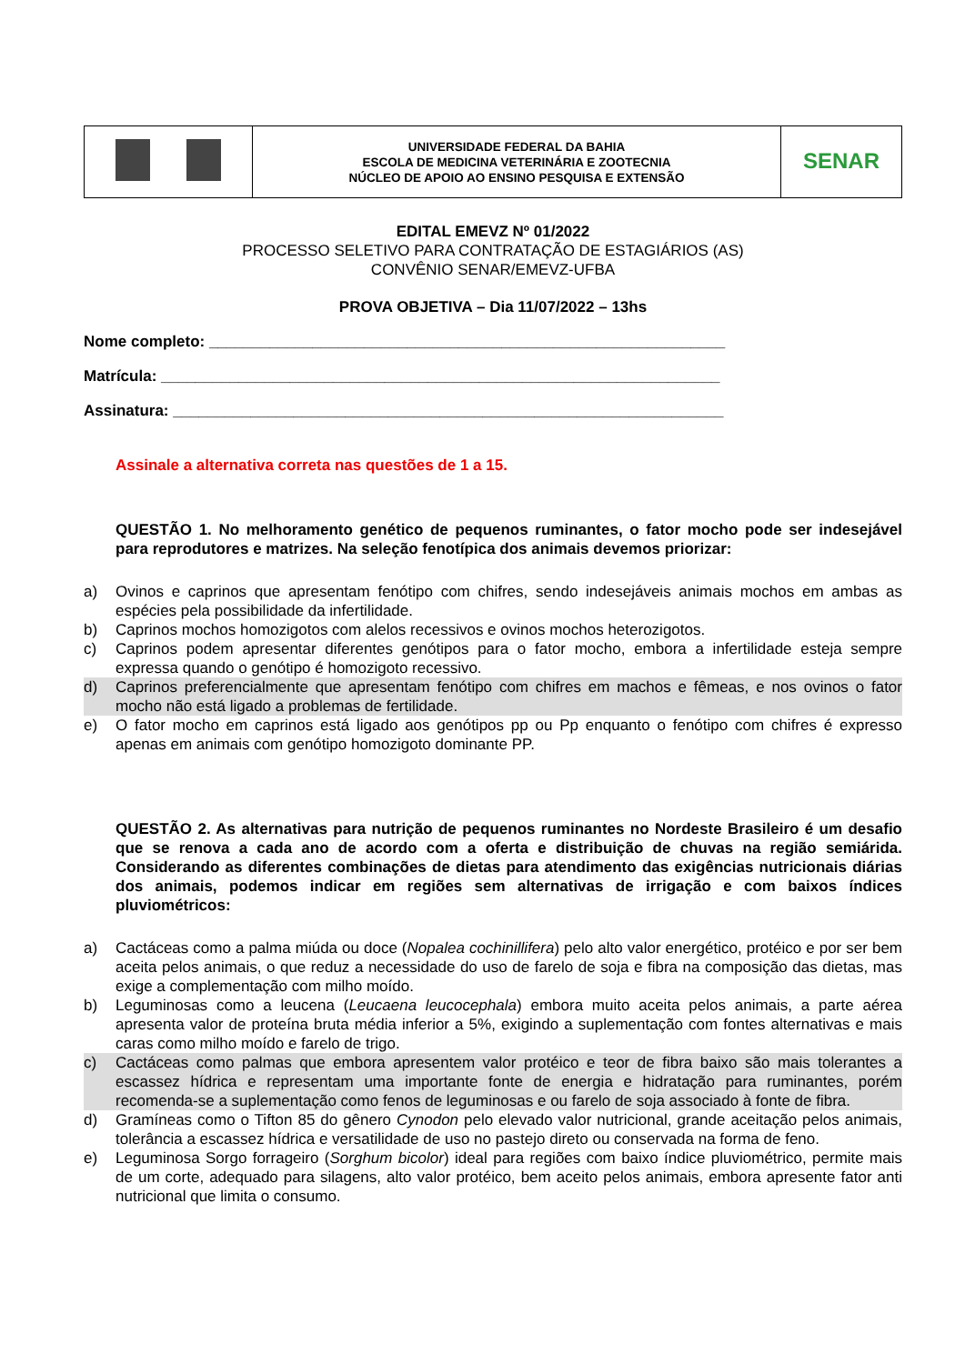| | UNIVERSIDADE FEDERAL DA BAHIA ESCOLA DE MEDICINA VETERINÁRIA E ZOOTECNIA NÚCLEO DE APOIO AO ENSINO PESQUISA E EXTENSÃO | SENAR |
EDITAL EMEVZ Nº 01/2022
PROCESSO SELETIVO PARA CONTRATAÇÃO DE ESTAGIÁRIOS (AS)
CONVÊNIO SENAR/EMEVZ-UFBA
PROVA OBJETIVA – Dia 11/07/2022 – 13hs
Nome completo: ____________________________________________________________
Matrícula: _________________________________________________________________
Assinatura: ________________________________________________________________
Assinale a alternativa correta nas questões de 1 a 15.
QUESTÃO 1. No melhoramento genético de pequenos ruminantes, o fator mocho pode ser indesejável para reprodutores e matrizes. Na seleção fenotípica dos animais devemos priorizar:
a) Ovinos e caprinos que apresentam fenótipo com chifres, sendo indesejáveis animais mochos em ambas as espécies pela possibilidade da infertilidade.
b) Caprinos mochos homozigotos com alelos recessivos e ovinos mochos heterozigotos.
c) Caprinos podem apresentar diferentes genótipos para o fator mocho, embora a infertilidade esteja sempre expressa quando o genótipo é homozigoto recessivo.
d) Caprinos preferencialmente que apresentam fenótipo com chifres em machos e fêmeas, e nos ovinos o fator mocho não está ligado a problemas de fertilidade.
e) O fator mocho em caprinos está ligado aos genótipos pp ou Pp enquanto o fenótipo com chifres é expresso apenas em animais com genótipo homozigoto dominante PP.
QUESTÃO 2. As alternativas para nutrição de pequenos ruminantes no Nordeste Brasileiro é um desafio que se renova a cada ano de acordo com a oferta e distribuição de chuvas na região semiárida. Considerando as diferentes combinações de dietas para atendimento das exigências nutricionais diárias dos animais, podemos indicar em regiões sem alternativas de irrigação e com baixos índices pluviométricos:
a) Cactáceas como a palma miúda ou doce (Nopalea cochinillifera) pelo alto valor energético, protéico e por ser bem aceita pelos animais, o que reduz a necessidade do uso de farelo de soja e fibra na composição das dietas, mas exige a complementação com milho moído.
b) Leguminosas como a leucena (Leucaena leucocephala) embora muito aceita pelos animais, a parte aérea apresenta valor de proteína bruta média inferior a 5%, exigindo a suplementação com fontes alternativas e mais caras como milho moído e farelo de trigo.
c) Cactáceas como palmas que embora apresentem valor protéico e teor de fibra baixo são mais tolerantes a escassez hídrica e representam uma importante fonte de energia e hidratação para ruminantes, porém recomenda-se a suplementação como fenos de leguminosas e ou farelo de soja associado à fonte de fibra.
d) Gramíneas como o Tifton 85 do gênero Cynodon pelo elevado valor nutricional, grande aceitação pelos animais, tolerância a escassez hídrica e versatilidade de uso no pastejo direto ou conservada na forma de feno.
e) Leguminosa Sorgo forrageiro (Sorghum bicolor) ideal para regiões com baixo índice pluviométrico, permite mais de um corte, adequado para silagens, alto valor protéico, bem aceito pelos animais, embora apresente fator anti nutricional que limita o consumo.